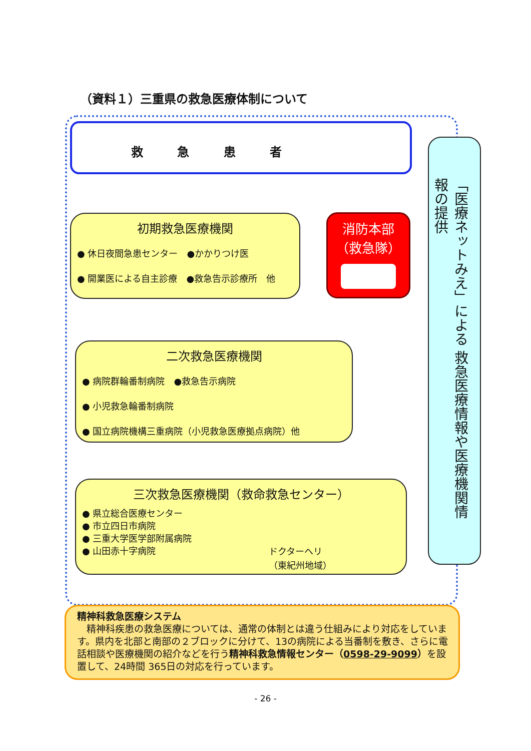（資料１）三重県の救急医療体制について
救 急 患 者
初期救急医療機関
● 休日夜間急患センター　●かかりつけ医
● 開業医による自主診療　●救急告示診療所　他
消防本部
（救急隊）
二次救急医療機関
● 病院群輪番制病院　●救急告示病院
● 小児救急輪番制病院
● 国立病院機構三重病院（小児救急医療拠点病院）他
三次救急医療機関（救命救急センター）
● 県立総合医療センター
● 市立四日市病院
● 三重大学医学部附属病院
● 山田赤十字病院
ドクターヘリ
（東紀州地域）
「医療ネットみえ」による 救急医療情報や医療機関情報の提供
精神科救急医療システム
　精神科疾患の救急医療については、通常の体制とは違う仕組みにより対応をしています。県内を北部と南部の２ブロックに分けて、13の病院による当番制を敷き、さらに電話相談や医療機関の紹介などを行う精神科救急情報センター（0598-29-9099）を設置して、24時間 365日の対応を行っています。
- 26 -